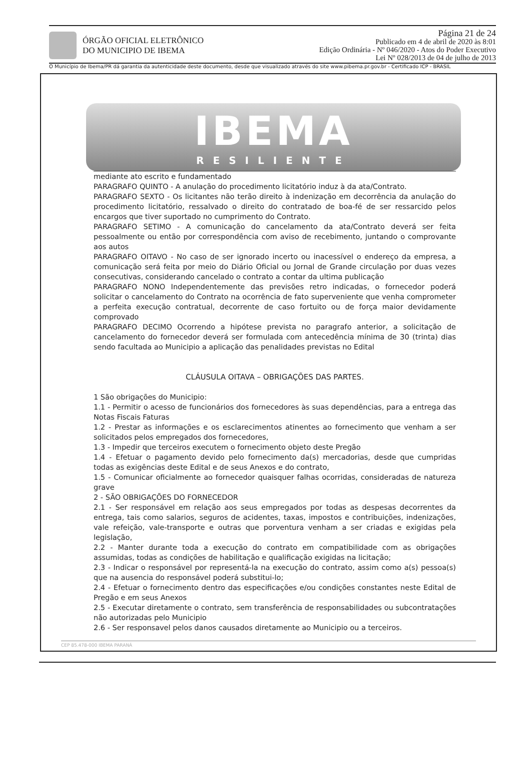ÓRGÃO OFICIAL ELETRÔNICO
DO MUNICIPIO DE IBEMA
Página 21 de 24
Publicado em 4 de abril de 2020 às 8:01
Edição Ordinária - Nº 046/2020 - Atos do Poder Executivo
Lei Nº 028/2013 de 04 de julho de 2013
O Município de Ibema/PR dá garantia da autenticidade deste documento, desde que visualizado através do site www.pibema.pr.gov.br - Certificado ICP - BRASIL
IBEMA
RESILIENTE
mediante ato escrito e fundamentado
PARAGRAFO QUINTO - A anulação do procedimento licitatório induz à da ata/Contrato.
PARAGRAFO SEXTO - Os licitantes não terão direito à indenização em decorrência da anulação do procedimento licitatório, ressalvado o direito do contratado de boa-fé de ser ressarcido pelos encargos que tiver suportado no cumprimento do Contrato.
PARAGRAFO SETIMO - A comunicação do cancelamento da ata/Contrato deverá ser feita pessoalmente ou então por correspondência com aviso de recebimento, juntando o comprovante aos autos
PARAGRAFO OITAVO - No caso de ser ignorado incerto ou inacessível o endereço da empresa, a comunicação será feita por meio do Diário Oficial ou Jornal de Grande circulação por duas vezes consecutivas, considerando cancelado o contrato a contar da ultima publicação
PARAGRAFO NONO Independentemente das previsões retro indicadas, o fornecedor poderá solicitar o cancelamento do Contrato na ocorrência de fato superveniente que venha comprometer a perfeita execução contratual, decorrente de caso fortuito ou de força maior devidamente comprovado
PARAGRAFO DECIMO Ocorrendo a hipótese prevista no paragrafo anterior, a solicitação de cancelamento do fornecedor deverá ser formulada com antecedência mínima de 30 (trinta) dias sendo facultada ao Municipio a aplicação das penalidades previstas no Edital
CLÁUSULA OITAVA – OBRIGAÇÕES DAS PARTES.
1 São obrigações do Municipio:
1.1 - Permitir o acesso de funcionários dos fornecedores às suas dependências, para a entrega das Notas Fiscais Faturas
1.2 - Prestar as informações e os esclarecimentos atinentes ao fornecimento que venham a ser solicitados pelos empregados dos fornecedores,
1.3 - Impedir que terceiros executem o fornecimento objeto deste Pregão
1.4 - Efetuar o pagamento devido pelo fornecimento da(s) mercadorias, desde que cumpridas todas as exigências deste Edital e de seus Anexos e do contrato,
1.5 - Comunicar oficialmente ao fornecedor quaisquer falhas ocorridas, consideradas de natureza grave
2 - SÃO OBRIGAÇÕES DO FORNECEDOR
2.1 - Ser responsável em relação aos seus empregados por todas as despesas decorrentes da entrega, tais como salarios, seguros de acidentes, taxas, impostos e contribuições, indenizações, vale refeição, vale-transporte e outras que porventura venham a ser criadas e exigidas pela legislação,
2.2 - Manter durante toda a execução do contrato em compatibilidade com as obrigações assumidas, todas as condições de habilitação e qualificação exigidas na licitação;
2.3 - Indicar o responsável por representá-la na execução do contrato, assim como a(s) pessoa(s) que na ausencia do responsável poderá substitui-lo;
2.4 - Efetuar o fornecimento dentro das especificações e/ou condições constantes neste Edital de Pregão e em seus Anexos
2.5 - Executar diretamente o contrato, sem transferência de responsabilidades ou subcontratações não autorizadas pelo Municipio
2.6 - Ser responsavel pelos danos causados diretamente ao Municipio ou a terceiros.
CEP 85.478-000 IBEMA PARANÁ